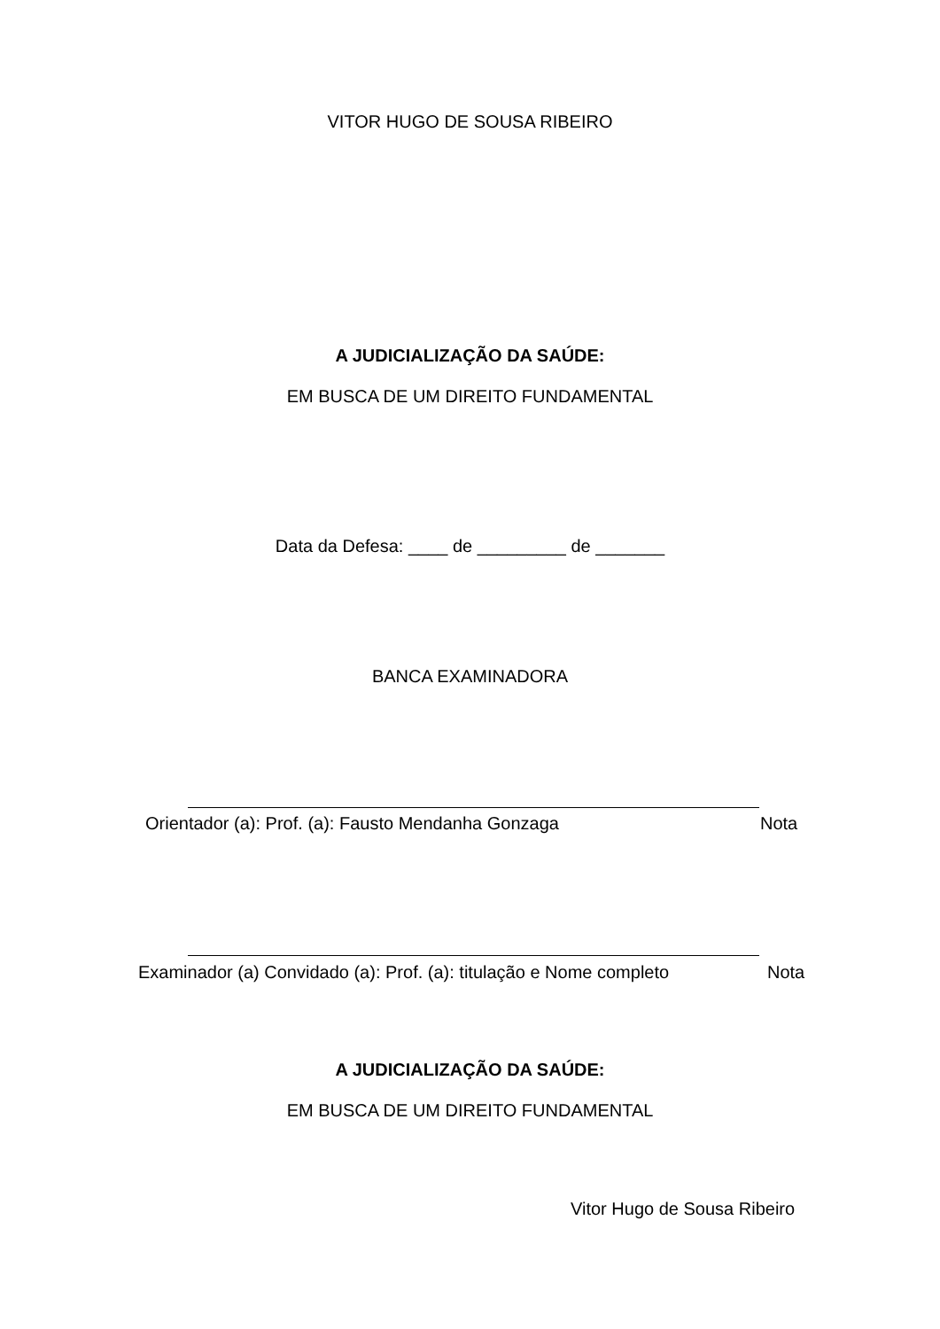VITOR HUGO DE SOUSA RIBEIRO
A JUDICIALIZAÇÃO DA SAÚDE:
EM BUSCA DE UM DIREITO FUNDAMENTAL
Data da Defesa: ____ de _________ de _______
BANCA EXAMINADORA
Orientador (a): Prof. (a): Fausto Mendanha Gonzaga Nota
Examinador (a) Convidado (a): Prof. (a): titulação e Nome completo Nota
A JUDICIALIZAÇÃO DA SAÚDE:
EM BUSCA DE UM DIREITO FUNDAMENTAL
Vitor Hugo de Sousa Ribeiro